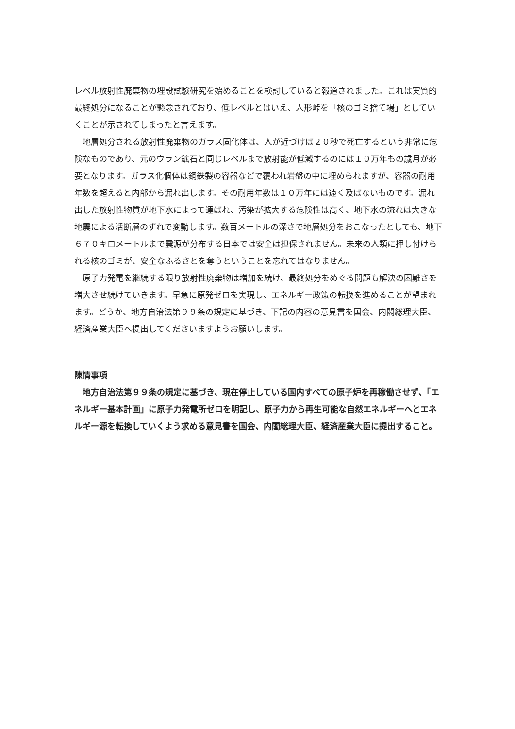レベル放射性廃棄物の埋設試験研究を始めることを検討していると報道されました。これは実質的最終処分になることが懸念されており、低レベルとはいえ、人形峠を「核のゴミ捨て場」としていくことが示されてしまったと言えます。
地層処分される放射性廃棄物のガラス固化体は、人が近づけば２０秒で死亡するという非常に危険なものであり、元のウラン鉱石と同じレベルまで放射能が低減するのには１０万年もの歳月が必要となります。ガラス化個体は鋼鉄製の容器などで覆われ岩盤の中に埋められますが、容器の耐用年数を超えると内部から漏れ出します。その耐用年数は１０万年には遠く及ばないものです。漏れ出した放射性物質が地下水によって運ばれ、汚染が拡大する危険性は高く、地下水の流れは大きな地震による活断層のずれで変動します。数百メートルの深さで地層処分をおこなったとしても、地下６７０キロメートルまで震源が分布する日本では安全は担保されません。未来の人類に押し付けられる核のゴミが、安全なふるさとを奪うということを忘れてはなりません。
原子力発電を継続する限り放射性廃棄物は増加を続け、最終処分をめぐる問題も解決の困難さを増大させ続けていきます。早急に原発ゼロを実現し、エネルギー政策の転換を進めることが望まれます。どうか、地方自治法第９９条の規定に基づき、下記の内容の意見書を国会、内閣総理大臣、経済産業大臣へ提出してくださいますようお願いします。
陳情事項
地方自治法第９９条の規定に基づき、現在停止している国内すべての原子炉を再稼働させず、「エネルギー基本計画」に原子力発電所ゼロを明記し、原子力から再生可能な自然エネルギーへとエネルギー源を転換していくよう求める意見書を国会、内閣総理大臣、経済産業大臣に提出すること。